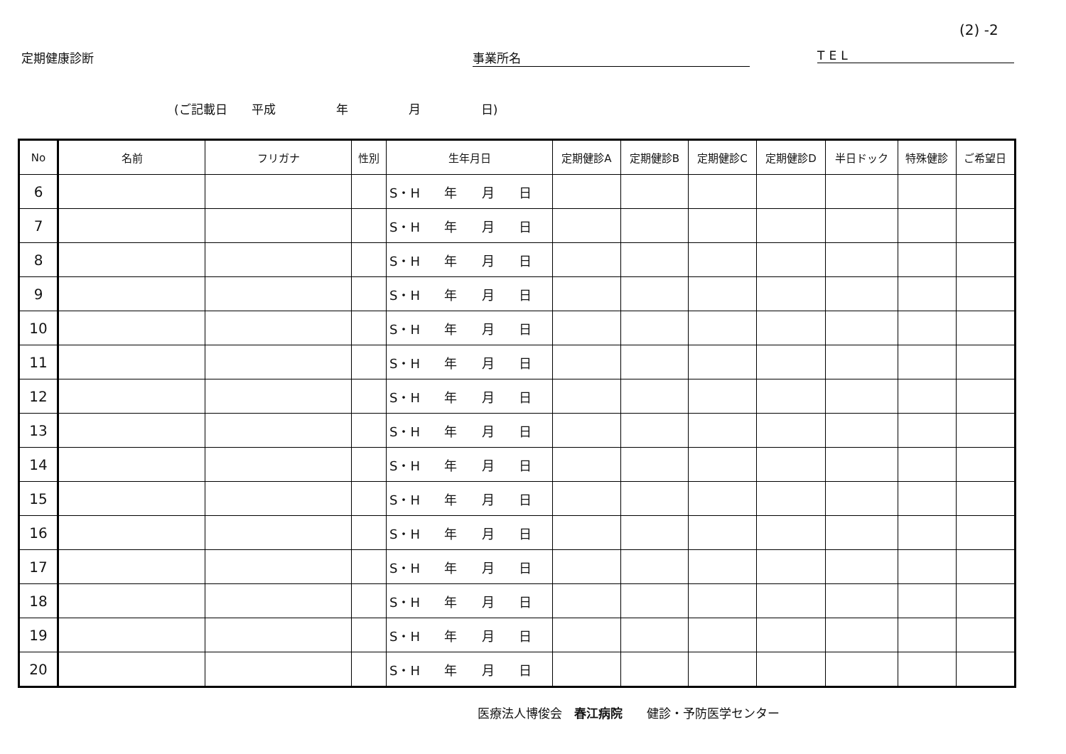(2) -2
定期健康診断 事業所名 TEL
(ご記載日　　平成　　　　　年　　　　　月　　　　　日)
| No | 名前 | フリガナ | 性別 | 生年月日 | 定期健診A | 定期健診B | 定期健診C | 定期健診D | 半日ドック | 特殊健診 | ご希望日 |
| --- | --- | --- | --- | --- | --- | --- | --- | --- | --- | --- | --- |
| 6 | | | | S・H 年 月 日 | | | | | | | |
| 7 | | | | S・H 年 月 日 | | | | | | | |
| 8 | | | | S・H 年 月 日 | | | | | | | |
| 9 | | | | S・H 年 月 日 | | | | | | | |
| 10 | | | | S・H 年 月 日 | | | | | | | |
| 11 | | | | S・H 年 月 日 | | | | | | | |
| 12 | | | | S・H 年 月 日 | | | | | | | |
| 13 | | | | S・H 年 月 日 | | | | | | | |
| 14 | | | | S・H 年 月 日 | | | | | | | |
| 15 | | | | S・H 年 月 日 | | | | | | | |
| 16 | | | | S・H 年 月 日 | | | | | | | |
| 17 | | | | S・H 年 月 日 | | | | | | | |
| 18 | | | | S・H 年 月 日 | | | | | | | |
| 19 | | | | S・H 年 月 日 | | | | | | | |
| 20 | | | | S・H 年 月 日 | | | | | | | |
医療法人博俊会　春江病院　　健診・予防医学センター